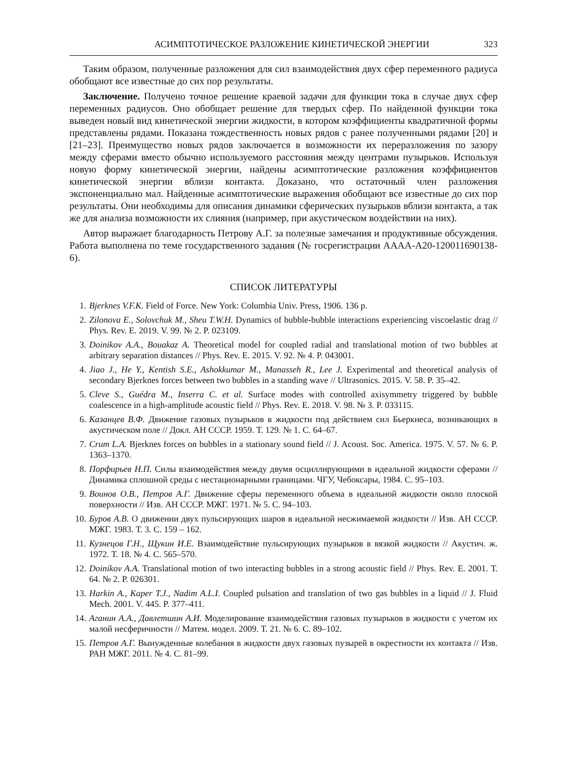АСИМПТОТИЧЕСКОЕ РАЗЛОЖЕНИЕ КИНЕТИЧЕСКОЙ ЭНЕРГИИ 323
Таким образом, полученные разложения для сил взаимодействия двух сфер переменного радиуса обобщают все известные до сих пор результаты.
Заключение. Получено точное решение краевой задачи для функции тока в случае двух сфер переменных радиусов. Оно обобщает решение для твердых сфер. По найденной функции тока выведен новый вид кинетической энергии жидкости, в котором коэффициенты квадратичной формы представлены рядами. Показана тождественность новых рядов с ранее полученными рядами [20] и [21–23]. Преимущество новых рядов заключается в возможности их переразложения по зазору между сферами вместо обычно используемого расстояния между центрами пузырьков. Используя новую форму кинетической энергии, найдены асимптотические разложения коэффициентов кинетической энергии вблизи контакта. Доказано, что остаточный член разложения экспоненциально мал. Найденные асимптотические выражения обобщают все известные до сих пор результаты. Они необходимы для описания динамики сферических пузырьков вблизи контакта, а так же для анализа возможности их слияния (например, при акустическом воздействии на них).
Автор выражает благодарность Петрову А.Г. за полезные замечания и продуктивные обсуждения. Работа выполнена по теме государственного задания (№ госрегистрации АААА-А20-120011690138-6).
СПИСОК ЛИТЕРАТУРЫ
1. Bjerknes V.F.K. Field of Force. New York: Columbia Univ. Press, 1906. 136 p.
2. Zilonova E., Solovchuk M., Sheu T.W.H. Dynamics of bubble-bubble interactions experiencing viscoelastic drag // Phys. Rev. E. 2019. V. 99. № 2. P. 023109.
3. Doinikov A.A., Bouakaz A. Theoretical model for coupled radial and translational motion of two bubbles at arbitrary separation distances // Phys. Rev. E. 2015. V. 92. № 4. P. 043001.
4. Jiao J., He Y., Kentish S.E., Ashokkumar M., Manasseh R., Lee J. Experimental and theoretical analysis of secondary Bjerknes forces between two bubbles in a standing wave // Ultrasonics. 2015. V. 58. P. 35–42.
5. Cleve S., Guédra M., Inserra C. et al. Surface modes with controlled axisymmetry triggered by bubble coalescence in a high-amplitude acoustic field // Phys. Rev. E. 2018. V. 98. № 3. P. 033115.
6. Казанцев В.Ф. Движение газовых пузырьков в жидкости под действием сил Бьеркнеса, возникающих в акустическом поле // Докл. АН СССР. 1959. Т. 129. № 1. С. 64–67.
7. Crum L.A. Bjerknes forces on bubbles in a stationary sound field // J. Acoust. Soc. America. 1975. V. 57. № 6. P. 1363–1370.
8. Порфирьев Н.П. Силы взаимодействия между двумя осциллирующими в идеальной жидкости сферами // Динамика сплошной среды с нестационарными границами. ЧГУ, Чебоксары, 1984. С. 95–103.
9. Воинов О.В., Петров А.Г. Движение сферы переменного объема в идеальной жидкости около плоской поверхности // Изв. АН СССР. МЖГ. 1971. № 5. С. 94–103.
10. Буров А.В. О движении двух пульсирующих шаров в идеальной несжимаемой жидкости // Изв. АН СССР. МЖГ. 1983. Т. 3. С. 159 – 162.
11. Кузнецов Г.Н., Щукин И.Е. Взаимодействие пульсирующих пузырьков в вязкой жидкости // Акустич. ж. 1972. Т. 18. № 4. С. 565–570.
12. Doinikov A.A. Translational motion of two interacting bubbles in a strong acoustic field // Phys. Rev. E. 2001. Т. 64. № 2. P. 026301.
13. Harkin A., Kaper T.J., Nadim A.L.I. Coupled pulsation and translation of two gas bubbles in a liquid // J. Fluid Mech. 2001. V. 445. P. 377–411.
14. Аганин А.А., Давлетшин А.И. Моделирование взаимодействия газовых пузырьков в жидкости с учетом их малой несферичности // Матем. модел. 2009. Т. 21. № 6. С. 89–102.
15. Петров А.Г. Вынужденные колебания в жидкости двух газовых пузырей в окрестности их контакта // Изв. РАН МЖГ. 2011. № 4. С. 81–99.